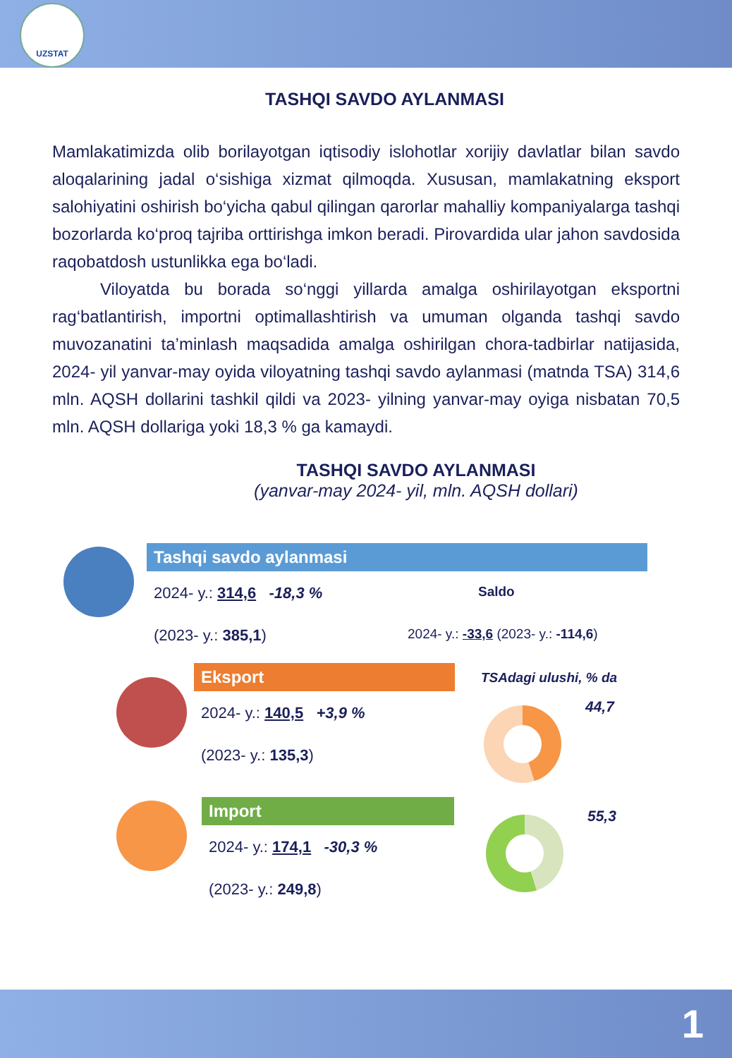UZSTAT
TASHQI SAVDO AYLANMASI
Mamlakatimizda olib borilayotgan iqtisodiy islohotlar xorijiy davlatlar bilan savdo aloqalarining jadal o‘sishiga xizmat qilmoqda. Xususan, mamlakatning eksport salohiyatini oshirish bo‘yicha qabul qilingan qarorlar mahalliy kompaniyalarga tashqi bozorlarda ko‘proq tajriba orttirishga imkon beradi. Pirovardida ular jahon savdosida raqobatdosh ustunlikka ega bo‘ladi.
Viloyatda bu borada so‘nggi yillarda amalga oshirilayotgan eksportni rag‘batlantirish, importni optimallashtirish va umuman olganda tashqi savdo muvozanatini ta’minlash maqsadida amalga oshirilgan chora-tadbirlar natijasida, 2024- yil yanvar-may oyida viloyatning tashqi savdo aylanmasi (matnda TSA) 314,6 mln. AQSH dollarini tashkil qildi va 2023- yilning yanvar-may oyiga nisbatan 70,5 mln. AQSH dollariga yoki 18,3 % ga kamaydi.
TASHQI SAVDO AYLANMASI
(yanvar-may 2024- yil, mln. AQSH dollari)
Tashqi savdo aylanmasi
2024- y.: 314,6 -18,3 %
(2023- y.: 385,1)
Saldo
2024- y.: -33,6 (2023- y.: -114,6)
Eksport
2024- y.: 140,5 +3,9 %
(2023- y.: 135,3)
TSAdagi ulushi, % da
44,7
Import
2024- y.: 174,1 -30,3 %
(2023- y.: 249,8)
55,3
1